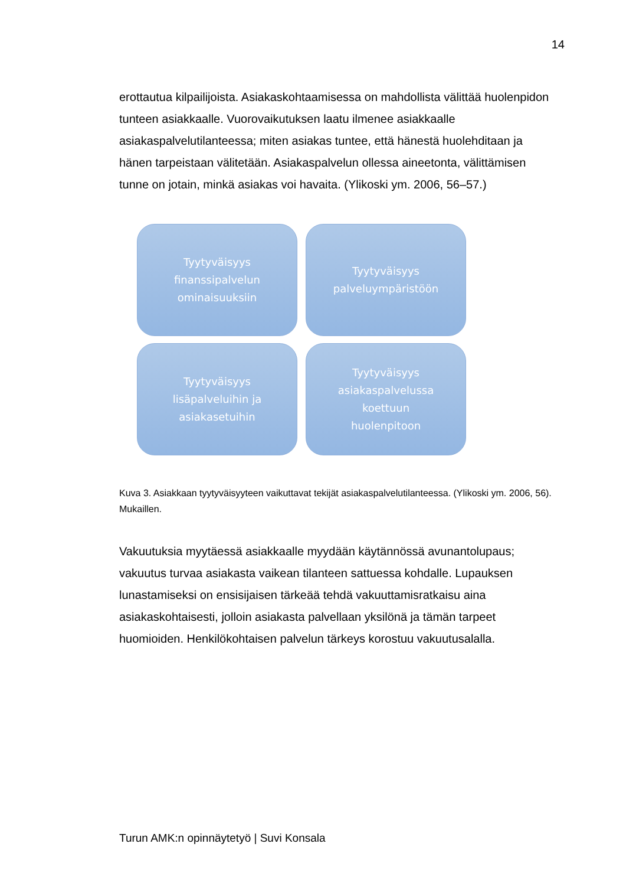14
erottautua kilpailijoista. Asiakaskohtaamisessa on mahdollista välittää huolenpidon tunteen asiakkaalle. Vuorovaikutuksen laatu ilmenee asiakkaalle asiakaspalvelutilanteessa; miten asiakas tuntee, että hänestä huolehditaan ja hänen tarpeistaan välitetään. Asiakaspalvelun ollessa aineetonta, välittämisen tunne on jotain, minkä asiakas voi havaita. (Ylikoski ym. 2006, 56–57.)
Tyytyväisyys
finanssipalvelun
ominaisuuksiin
Tyytyväisyys
palveluympäristöön
Tyytyväisyys
lisäpalveluihin ja
asiakasetuihin
Tyytyväisyys
asiakaspalvelussa
koettuun
huolenpitoon
Kuva 3. Asiakkaan tyytyväisyyteen vaikuttavat tekijät asiakaspalvelutilanteessa. (Ylikoski ym. 2006, 56). Mukaillen.
Vakuutuksia myytäessä asiakkaalle myydään käytännössä avunantolupaus; vakuutus turvaa asiakasta vaikean tilanteen sattuessa kohdalle. Lupauksen lunastamiseksi on ensisijaisen tärkeää tehdä vakuuttamisratkaisu aina asiakaskohtaisesti, jolloin asiakasta palvellaan yksilönä ja tämän tarpeet huomioiden. Henkilökohtaisen palvelun tärkeys korostuu vakuutusalalla.
Turun AMK:n opinnäytetyö | Suvi Konsala